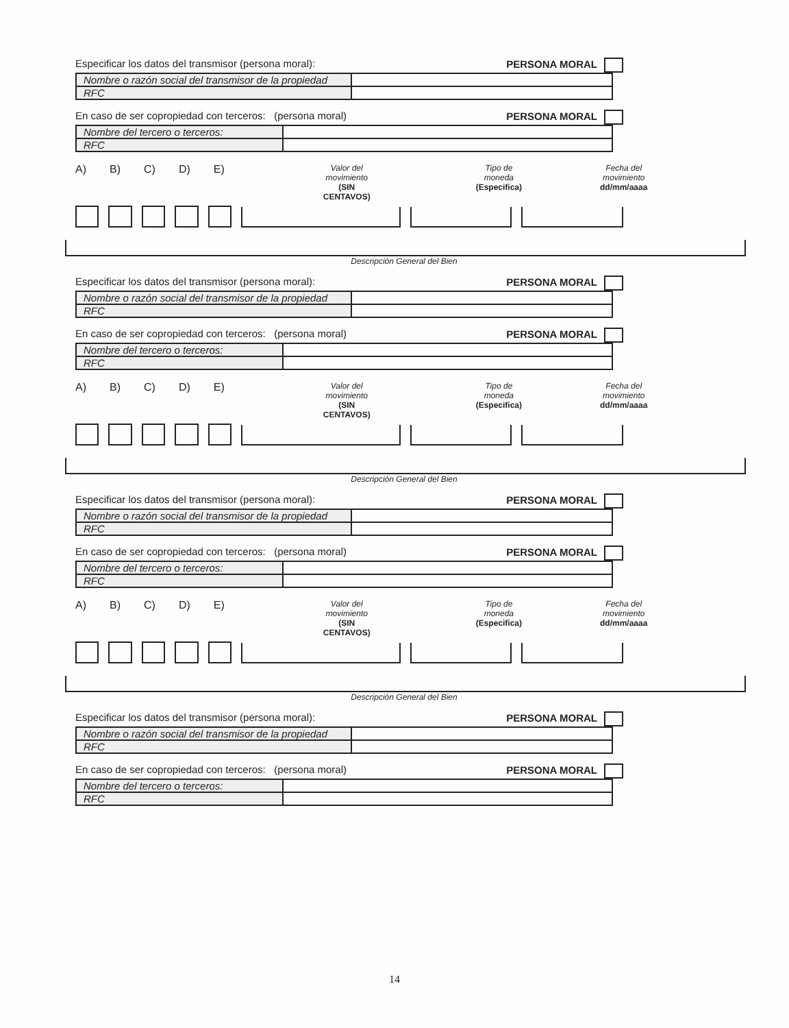Especificar los datos del transmisor (persona moral): PERSONA MORAL
| Nombre o razón social del transmisor de la propiedad | |
| RFC | |
En caso de ser copropiedad con terceros: (persona moral) PERSONA MORAL
| Nombre del tercero o terceros: | |
| RFC | |
A) B) C) D) E) Valor del movimiento
(SIN CENTAVOS) Tipo de moneda
(Especifica) Fecha del movimiento
dd/mm/aaaa
Descripción General del Bien
Especificar los datos del transmisor (persona moral): PERSONA MORAL
| Nombre o razón social del transmisor de la propiedad | |
| RFC | |
En caso de ser copropiedad con terceros: (persona moral) PERSONA MORAL
| Nombre del tercero o terceros: | |
| RFC | |
A) B) C) D) E) Valor del movimiento
(SIN CENTAVOS) Tipo de moneda
(Especifica) Fecha del movimiento
dd/mm/aaaa
Descripción General del Bien
Especificar los datos del transmisor (persona moral): PERSONA MORAL
| Nombre o razón social del transmisor de la propiedad | |
| RFC | |
En caso de ser copropiedad con terceros: (persona moral) PERSONA MORAL
| Nombre del tercero o terceros: | |
| RFC | |
A) B) C) D) E) Valor del movimiento
(SIN CENTAVOS) Tipo de moneda
(Especifica) Fecha del movimiento
dd/mm/aaaa
Descripción General del Bien
Especificar los datos del transmisor (persona moral): PERSONA MORAL
| Nombre o razón social del transmisor de la propiedad | |
| RFC | |
En caso de ser copropiedad con terceros: (persona moral) PERSONA MORAL
| Nombre del tercero o terceros: | |
| RFC | |
14